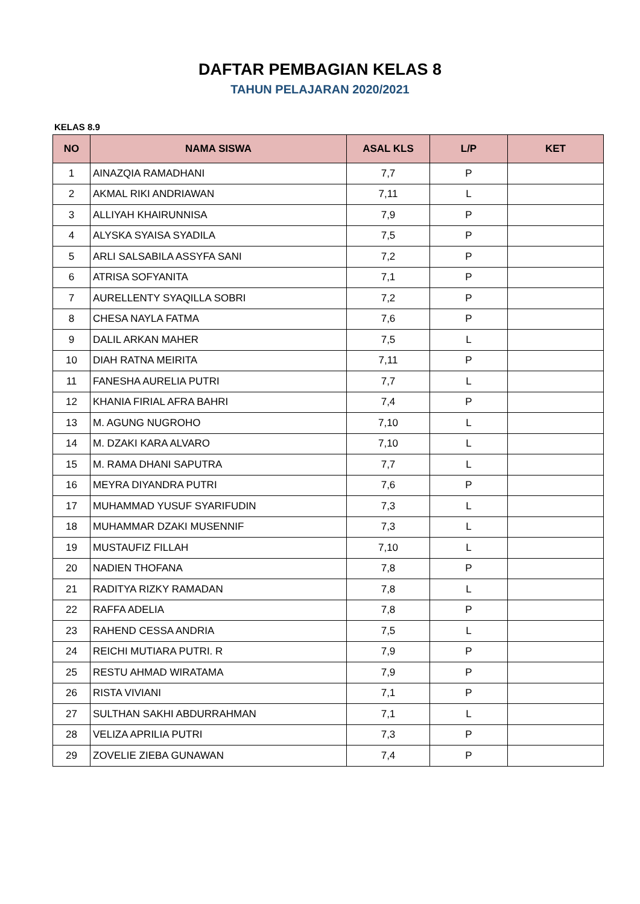DAFTAR PEMBAGIAN KELAS 8
TAHUN PELAJARAN 2020/2021
KELAS 8.9
| NO | NAMA SISWA | ASAL KLS | L/P | KET |
| --- | --- | --- | --- | --- |
| 1 | AINAZQIA RAMADHANI | 7,7 | P | |
| 2 | AKMAL RIKI ANDRIAWAN | 7,11 | L | |
| 3 | ALLIYAH KHAIRUNNISA | 7,9 | P | |
| 4 | ALYSKA SYAISA SYADILA | 7,5 | P | |
| 5 | ARLI SALSABILA ASSYFA SANI | 7,2 | P | |
| 6 | ATRISA SOFYANITA | 7,1 | P | |
| 7 | AURELLENTY SYAQILLA SOBRI | 7,2 | P | |
| 8 | CHESA NAYLA FATMA | 7,6 | P | |
| 9 | DALIL ARKAN MAHER | 7,5 | L | |
| 10 | DIAH RATNA MEIRITA | 7,11 | P | |
| 11 | FANESHA AURELIA PUTRI | 7,7 | L | |
| 12 | KHANIA FIRIAL AFRA BAHRI | 7,4 | P | |
| 13 | M. AGUNG NUGROHO | 7,10 | L | |
| 14 | M. DZAKI KARA ALVARO | 7,10 | L | |
| 15 | M. RAMA DHANI SAPUTRA | 7,7 | L | |
| 16 | MEYRA DIYANDRA PUTRI | 7,6 | P | |
| 17 | MUHAMMAD YUSUF SYARIFUDIN | 7,3 | L | |
| 18 | MUHAMMAR DZAKI MUSENNIF | 7,3 | L | |
| 19 | MUSTAUFIZ FILLAH | 7,10 | L | |
| 20 | NADIEN THOFANA | 7,8 | P | |
| 21 | RADITYA RIZKY RAMADAN | 7,8 | L | |
| 22 | RAFFA ADELIA | 7,8 | P | |
| 23 | RAHEND CESSA ANDRIA | 7,5 | L | |
| 24 | REICHI MUTIARA PUTRI. R | 7,9 | P | |
| 25 | RESTU AHMAD WIRATAMA | 7,9 | P | |
| 26 | RISTA VIVIANI | 7,1 | P | |
| 27 | SULTHAN SAKHI ABDURRAHMAN | 7,1 | L | |
| 28 | VELIZA APRILIA PUTRI | 7,3 | P | |
| 29 | ZOVELIE ZIEBA GUNAWAN | 7,4 | P | |